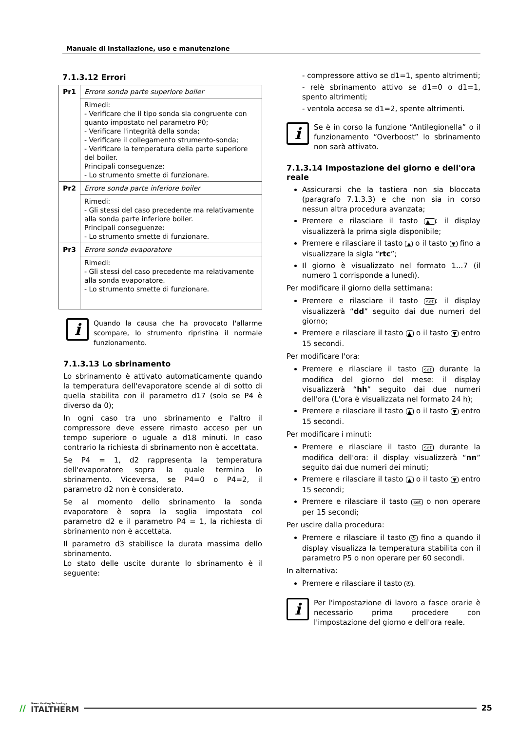Manuale di installazione, uso e manutenzione
7.1.3.12 Errori
| Pr1 | Errore sonda parte superiore boiler |
| | Rimedi: - Verificare che il tipo sonda sia congruente con quanto impostato nel parametro P0; - Verificare l'integrità della sonda; - Verificare il collegamento strumento-sonda; - Verificare la temperatura della parte superiore del boiler. Principali conseguenze: - Lo strumento smette di funzionare. |
| Pr2 | Errore sonda parte inferiore boiler |
| | Rimedi: - Gli stessi del caso precedente ma relativamente alla sonda parte inferiore boiler. Principali conseguenze: - Lo strumento smette di funzionare. |
| Pr3 | Errore sonda evaporatore |
| | Rimedi: - Gli stessi del caso precedente ma relativamente alla sonda evaporatore. - Lo strumento smette di funzionare. |
i
Quando la causa che ha provocato l'allarme scompare, lo strumento ripristina il normale funzionamento.
7.1.3.13 Lo sbrinamento
Lo sbrinamento è attivato automaticamente quando la temperatura dell'evaporatore scende al di sotto di quella stabilita con il parametro d17 (solo se P4 è diverso da 0);
In ogni caso tra uno sbrinamento e l'altro il compressore deve essere rimasto acceso per un tempo superiore o uguale a d18 minuti. In caso contrario la richiesta di sbrinamento non è accettata.
Se P4 = 1, d2 rappresenta la temperatura dell'evaporatore sopra la quale termina lo sbrinamento. Viceversa, se P4=0 o P4=2, il parametro d2 non è considerato.
Se al momento dello sbrinamento la sonda evaporatore è sopra la soglia impostata col parametro d2 e il parametro P4 = 1, la richiesta di sbrinamento non è accettata.
Il parametro d3 stabilisce la durata massima dello sbrinamento.
Lo stato delle uscite durante lo sbrinamento è il seguente:
- compressore attivo se d1=1, spento altrimenti;
- relè sbrinamento attivo se d1=0 o d1=1, spento altrimenti;
- ventola accesa se d1=2, spente altrimenti.
i
Se è in corso la funzione “Antilegionella” o il funzionamento “Overboost” lo sbrinamento non sarà attivato.
7.1.3.14 Impostazione del giorno e dell'ora reale
Assicurarsi che la tastiera non sia bloccata (paragrafo 7.1.3.3) e che non sia in corso nessun altra procedura avanzata;
Premere e rilasciare il tasto ▲: il display visualizzerà la prima sigla disponibile;
Premere e rilasciare il tasto ▲ o il tasto ▼ fino a visualizzare la sigla “rtc”;
Il giorno è visualizzato nel formato 1...7 (il numero 1 corrisponde a lunedì).
Per modificare il giorno della settimana:
Premere e rilasciare il tasto set: il display visualizzerà “dd” seguito dai due numeri del giorno;
Premere e rilasciare il tasto ▲ o il tasto ▼ entro 15 secondi.
Per modificare l'ora:
Premere e rilasciare il tasto set durante la modifica del giorno del mese: il display visualizzerà “hh” seguito dai due numeri dell'ora (L'ora è visualizzata nel formato 24 h);
Premere e rilasciare il tasto ▲ o il tasto ▼ entro 15 secondi.
Per modificare i minuti:
Premere e rilasciare il tasto set durante la modifica dell'ora: il display visualizzerà “nn” seguito dai due numeri dei minuti;
Premere e rilasciare il tasto ▲ o il tasto ▼ entro 15 secondi;
Premere e rilasciare il tasto set o non operare per 15 secondi;
Per uscire dalla procedura:
Premere e rilasciare il tasto ⏻ fino a quando il display visualizza la temperatura stabilita con il parametro P5 o non operare per 60 secondi.
In alternativa:
Premere e rilasciare il tasto ⏻.
i
Per l'impostazione di lavoro a fasce orarie è necessario prima procedere con l'impostazione del giorno e dell'ora reale.
// Green Heating Technology
ITALTHERM 25